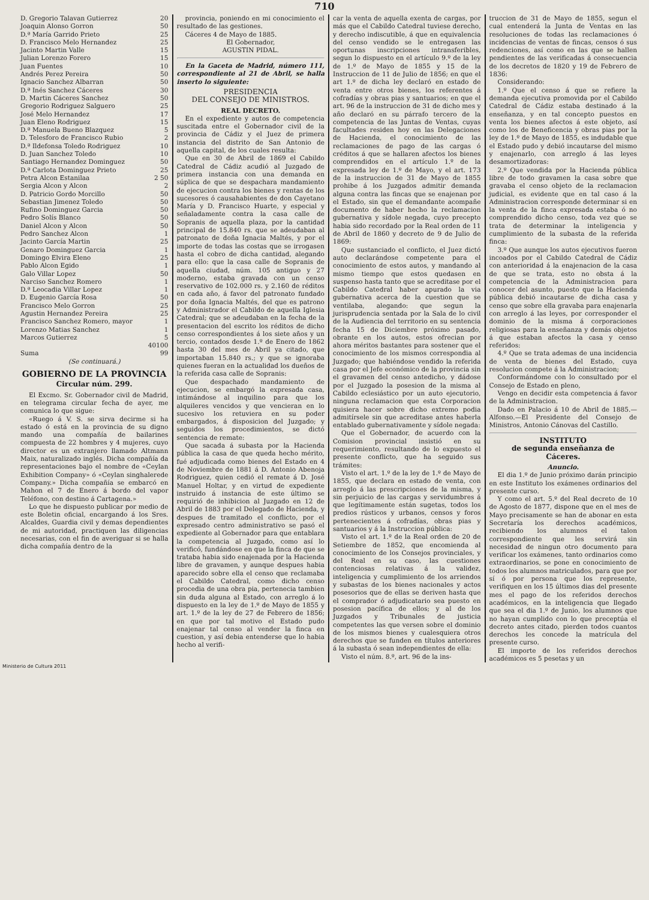710
| D. Gregorio Talavan Gutierrez | 20 |
| Joaquin Alonso Gorron | 50 |
| D.ª María Garrido Prieto | 25 |
| D. Francisco Melo Hernandez | 25 |
| Jacinto Martin Valle | 15 |
| Julian Lorenzo Forero | 15 |
| Juan Fuentes | 10 |
| Andrés Perez Pereira | 50 |
| Ignacio Sanchez Albarran | 50 |
| D.ª Inés Sanchez Cáceres | 30 |
| D. Martin Cáceres Sanchez | 50 |
| Gregorio Rodriguez Salguero | 25 |
| José Melo Hernandez | 17 |
| Juan Eleno Rodriguez | 15 |
| D.ª Manuela Bueno Blazquez | 5 |
| D. Telesforo de Francisco Rubio | 2 |
| D.ª Ildefonsa Toledo Rodriguez | 10 |
| D. Juan Sanchez Toledo | 10 |
| Santiago Hernandez Dominguez | 50 |
| D.ª Carlota Dominguez Prieto | 25 |
| Petra Alcon Estanilaa | 2 50 |
| Sergia Alcon y Alcon | 2 |
| D. Patricio Gordo Morcillo | 50 |
| Sebastian Jimenez Toledo | 50 |
| Rufino Dominguez Garcia | 50 |
| Pedro Solís Blanco | 50 |
| Daniel Alcon y Alcon | 50 |
| Pedro Sanchez Alcon | 1 |
| Jacinto García Martin | 25 |
| Genaro Dominguez Garcia | 1 |
| Domingo Elvira Eleno | 25 |
| Pablo Alcon Egido | 1 |
| Galo Villar Lopez | 50 |
| Narciso Sanchez Romero | 1 |
| D.ª Leocadia Villar Lopez | 1 |
| D. Eugenio García Rosa | 50 |
| Francisco Melo Gorron | 25 |
| Agustin Hernandez Pereira | 25 |
| Francisco Sanchez Romero, mayor | 1 |
| Lorenzo Matias Sanchez | 1 |
| Marcos Gutierrez | 5 |
| Suma | 40100 99 |
(Se continuará.)
GOBIERNO DE LA PROVINCIA
Circular núm. 299.
El Excmo. Sr. Gobernador civil de Madrid, en telegrama circular fecha de ayer, me comunica lo que sigue:
«Ruego á V. S. se sirva decirme si ha estado ó está en la provincia de su digno mando una compañía de bailarines compuesta de 22 hombres y 4 mujeres, cuyo director es un extranjero llamado Altmann Maix, naturalizado inglés. Dicha compañía da representaciones bajo el nombre de «Ceylan Exhibition Company» ó «Ceylan singhalerede Company.» Dicha compañía se embarcó en Mahon el 7 de Enero á bordo del vapor Teléfono, con destino á Cartagena.»
Lo que he dispuesto publicar por medio de este Boletin oficial, encargando á los Sres. Alcaldes, Guardia civil y demas dependientes de mi autoridad, practiquen las diligencias necesarias, con el fin de averiguar si se halla dicha compañía dentro de la
provincia, poniendo en mi conocimiento el resultado de las gestiones.
Cáceres 4 de Mayo de 1885.
El Gobernador,
AGUSTIN PIDAL.
En la Gaceta de Madrid, número 111, correspondiente al 21 de Abril, se halla inserto lo siguiente:
PRESIDENCIA
DEL CONSEJO DE MINISTROS.
REAL DECRETO.
En el expediente y autos de competencia suscitada entre el Gobernador civil de la provincia de Cádiz y el Juez de primera instancia del distrito de San Antonio de aquella capital, de los cuales resulta:
Que en 30 de Abril de 1869 el Cabildo Catedral de Cádiz acudió al Juzgado de primera instancia con una demanda en súplica de que se despachara mandamiento de ejecucion contra los bienes y rentas de los sucesores ó causahabientes de don Cayetano María y D. Francisco Huarte, y especial y señaladamente contra la casa calle de Sopranis de aquella plaza, por la cantidad principal de 15.840 rs. que se adeudaban al patronato de doña Ignacia Maltés, y por el importe de todas las costas que se irrogasen hasta el cobro de dicha cantidad, alegando para ello: que la casa calle de Sopranis de aquella ciudad, núm. 105 antiguo y 27 moderno, estaba gravada con un censo reservativo de 102.000 rs. y 2.160 de réditos en cada año, á favor del patronato fundado por doña Ignacia Maltés, del que es patrono y Administrador el Cabildo de aquella Iglesia Catedral; que se adeudaban en la fecha de la presentacion del escrito los réditos de dicho censo correspondientes á los siete años y un tercio, contados desde 1.º de Enero de 1862 hasta 30 del mes de Abril ya citado, que importaban 15.840 rs.; y que se ignoraba quienes fueran en la actualidad los dueños de la referida casa calle de Sopranis:
Que despachado mandamiento de ejecucion, se embargó la expresada casa, intimándose al inquilino para que los alquileres vencidos y que vencieran en lo sucesivo los retuviera en su poder embargados, á disposicion del Juzgado; y seguidos los procedimientos, se dictó sentencia de remate:
Que sacada á subasta por la Hacienda pública la casa de que queda hecho mérito, fué adjudicada como bienes del Estado en 4 de Noviembre de 1881 á D. Antonio Abenoja Rodriguez, quien cedió el remate á D. José Manuel Holtar, y en virtud de expediente instruido á instancia de este último se requirió de inhibicion al Juzgado en 12 de Abril de 1883 por el Delegado de Hacienda, y despues de tramitado el conflicto, por el expresado centro administrativo se pasó el expediente al Gobernador para que entablara la competencia al Juzgado, como así lo verificó, fundándose en que la finca de que se trataba habia sido enajenada por la Hacienda libre de gravamen, y aunque despues habia aparecido sobre ella el censo que reclamaba el Cabildo Catedral, como dicho censo procedia de una obra pia, pertenecia tambien sin duda alguna al Estado, con arreglo á lo dispuesto en la ley de 1.º de Mayo de 1855 y art. 1.º de la ley de 27 de Febrero de 1856; en que por tal motivo el Estado pudo enajenar tal censo al vender la finca en cuestion, y así debia entenderse que lo habia hecho al verifi-
car la venta de aquella exenta de cargas, por más que el Cabildo Catedral tuviese derecho, y derecho indiscutible, á que en equivalencia del censo vendido se le entregasen las oportunas inscripciones intransferibles, segun lo dispuesto en el artículo 9.º de la ley de 1.º de Mayo de 1855 y 15 de la Instruccion de 11 de Julio de 1856; en que el art 1.º de dicha ley declaró en estado de venta entre otros bienes, los referentes á cofradías y obras pias y santuarios; en que el art. 96 de la instruccion de 31 de dicho mes y año declaró en su párrafo tercero de la competencia de las Juntas de Ventas, cuyas facultades residen hoy en las Delegaciones de Hacienda, el conocimiento de las reclamaciones de pago de las cargas ó créditos á que se hallaren afectos los bienes comprendidos en el artículo 1.º de la expresada ley de 1.º de Mayo, y el art. 173 de la instruccion de 31 de Mayo de 1855 prohibe á los Juzgados admitir demanda alguna contra las fincas que se enajenan por el Estado, sin que el demandante acompañe documento de haber hecho la reclamacion gubernativa y sídole negada, cuyo precepto habia sido recordado por la Real orden de 11 de Abril de 1860 y decreto de 9 de Julio de 1869:
Que sustanciado el conflicto, el Juez dictó auto declarándose competente para el conocimiento de estos autos, y mandando al mismo tiempo que estos quedasen en suspenso hasta tanto que se acreditase por el Cabildo Catedral haber apurado la via gubernativa acerca de la cuestion que se ventilaba, alegando: que segun la jurisprudencia sentada por la Sala de lo civil de la Audiencia del territorio en su sentencia fecha 15 de Diciembre próximo pasado, obrante en los autos, estos ofrecian por ahora méritos bastantes para sostener que el conocimiento de los mismos correspondia al Juzgado; que habiéndose vendido la referida casa por el Jefe económico de la provincia sin el gravamen del censo antedicho, y dádose por el Juzgado la posesion de la misma al Cabildo eclesiástico por un auto ejecutorio, ninguna reclamacion que esta Corporacion quisiera hacer sobre dicho extremo podia admitírsele sin que acreditase antes haberla entablado gubernativamente y sídole negada:
Que el Gobernador, de acuerdo con la Comision provincial insistió en su requerimiento, resultando de lo expuesto el presente conflicto, que ha seguido sus trámites:
Visto el art. 1.º de la ley de 1.º de Mayo de 1855, que declara en estado de venta, con arreglo á las prescripciones de la misma, y sin perjuicio de las cargas y servidumbres á que legítimamente están sugetas, todos los predios rústicos y urbanos, censos y foros pertenecientes á cofradías, obras pias y santuarios y á la Instruccion pública:
Visto el art. 1.º de la Real orden de 20 de Setiembre de 1852, que encomienda al conocimiento de los Consejos provinciales, y del Real en su caso, las cuestiones contenciosas relativas á la validez, inteligencia y cumplimiento de los arriendos y subastas de los bienes nacionales y actos posesorios que de ellas se deriven hasta que el comprador ó adjudicatario sea puesto en posesion pacífica de ellos; y al de los Juzgados y Tribunales de justicia competentes las que versen sobre el dominio de los mismos bienes y cualesquiera otros derechos que se funden en títulos anteriores á la subasta ó sean independientes de ella:
Visto el núm. 8.º, art. 96 de la ins-
truccion de 31 de Mayo de 1855, segun el cual entenderá la Junta de Ventas en las resoluciones de todas las reclamaciones ó incidencias de ventas de fincas, censos ó sus redenciones, así como en las que se hallen pendientes de las verificadas á consecuencia de los decretos de 1820 y 19 de Febrero de 1836:
Considerando:
1.º Que el censo á que se refiere la demanda ejecutiva promovida por el Cabildo Catedral de Cádiz estaba destinado á la enseñanza, y en tal concepto puestos en venta los bienes afectos á este objeto, así como los de Beneficencia y obras pias por la ley de 1.º de Mayo de 1855, es indudable que el Estado pudo y debió incautarse del mismo y enajenarlo, con arreglo á las leyes desamortizadoras:
2.º Que vendida por la Hacienda pública libre de todo gravamen la casa sobre que gravaba el censo objeto de la reclamacion judicial, es evidente que en tal caso á la Administracion corresponde determinar si en la venta de la finca expresada estaba ó no comprendido dicho censo, toda vez que se trata de determinar la inteligencia y cumplimiento de la subasta de la referida finca:
3.º Que aunque los autos ejecutivos fueron incoados por el Cabildo Catedral de Cádiz con anterioridad á la enajenacion de la casa de que se trata, esto no obsta á la competencia de la Administracion para conocer del asunto, puesto que la Hacienda pública debió incautarse de dicha casa y censo que sobre ella gravaba para enajenarla con arreglo á las leyes, por corresponder el dominio de la misma á corporaciones religiosas para la enseñanza y demás objetos á que estaban afectos la casa y censo referidos:
4.º Que se trata ademas de una incidencia de venta de bienes del Estado, cuya resolucion compete á la Administracion;
Conformándome con lo consultado por el Consejo de Estado en pleno,
Vengo en decidir esta competencia á favor de la Administracion.
Dado en Palacio á 10 de Abril de 1885.—Alfonso.—El Presidente del Consejo de Ministros, Antonio Cánovas del Castillo.
INSTITUTO
de segunda enseñanza de
Cáceres.
Anuncio.
El dia 1.º de Junio próximo darán principio en este Instituto los exámenes ordinarios del presente curso.
Y como el art. 5.º del Real decreto de 10 de Agosto de 1877, dispone que en el mes de Mayo precisamente se han de abonar en esta Secretaría los derechos académicos, recibiendo los alumnos el talon correspondiente que les servirá sin necesidad de ningun otro documento para verificar los exámenes, tanto ordinarios como extraordinarios, se pone en conocimiento de todos los alumnos matriculados, para que por sí ó por persona que los represente, verifiquen en los 15 últimos dias del presente mes el pago de los referidos derechos académicos, en la inteligencia que llegado que sea el dia 1.º de Junio, los alumnos que no hayan cumplido con lo que preceptúa el decreto antes citado, pierden todos cuantos derechos les concede la matrícula del presente curso.
El importe de los referidos derechos académicos es 5 pesetas y un
Ministerio de Cultura 2011